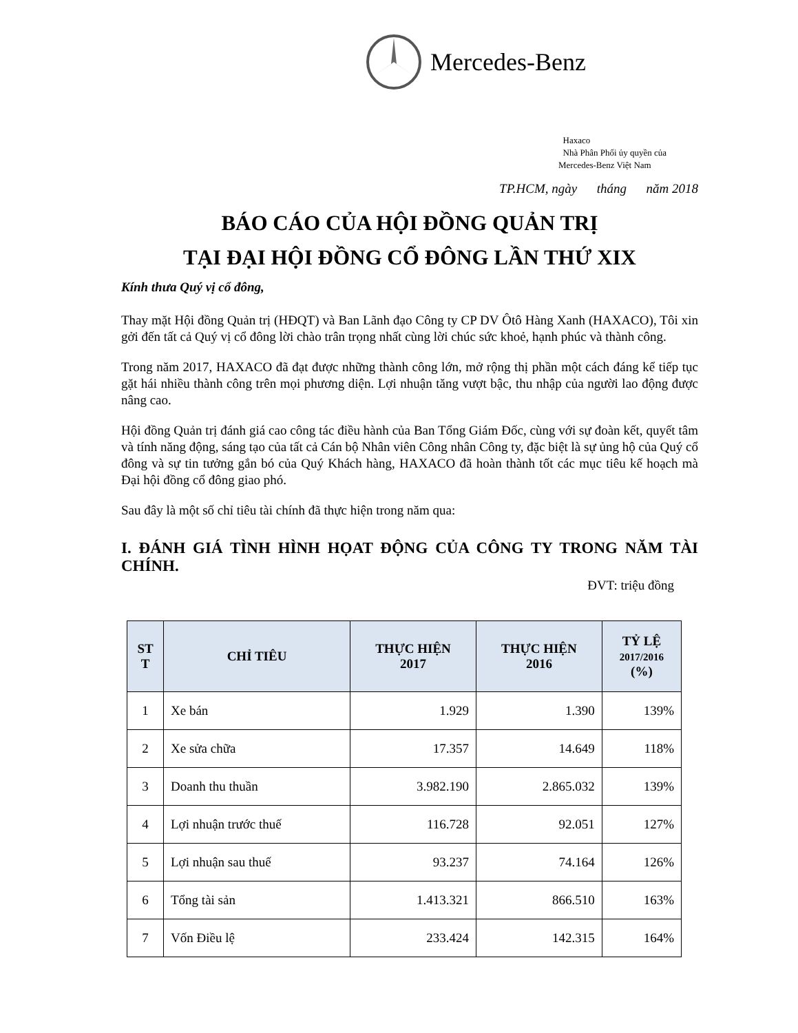Mercedes-Benz
Haxaco
Nhà Phân Phối ủy quyền của
Mercedes-Benz Việt Nam
TP.HCM, ngày tháng năm 2018
BÁO CÁO CỦA HỘI ĐỒNG QUẢN TRỊ
TẠI ĐẠI HỘI ĐỒNG CỔ ĐÔNG LẦN THỨ XIX
Kính thưa Quý vị cổ đông,
Thay mặt Hội đồng Quản trị (HĐQT) và Ban Lãnh đạo Công ty CP DV Ôtô Hàng Xanh (HAXACO), Tôi xin gởi đến tất cả Quý vị cổ đông lời chào trân trọng nhất cùng lời chúc sức khoẻ, hạnh phúc và thành công.
Trong năm 2017, HAXACO đã đạt được những thành công lớn, mở rộng thị phần một cách đáng kể tiếp tục gặt hái nhiều thành công trên mọi phương diện. Lợi nhuận tăng vượt bậc, thu nhập của người lao động được nâng cao.
Hội đồng Quản trị đánh giá cao công tác điều hành của Ban Tổng Giám Đốc, cùng với sự đoàn kết, quyết tâm và tính năng động, sáng tạo của tất cả Cán bộ Nhân viên Công nhân Công ty, đặc biệt là sự ủng hộ của Quý cổ đông và sự tin tưởng gắn bó của Quý Khách hàng, HAXACO đã hoàn thành tốt các mục tiêu kế hoạch mà Đại hội đồng cổ đông giao phó.
Sau đây là một số chỉ tiêu tài chính đã thực hiện trong năm qua:
I. ĐÁNH GIÁ TÌNH HÌNH HỌAT ĐỘNG CỦA CÔNG TY TRONG NĂM TÀI CHÍNH.
ĐVT: triệu đồng
| ST T | CHỈ TIÊU | THỰC HIỆN 2017 | THỰC HIỆN 2016 | TỶ LỆ 2017/2016 (%) |
| --- | --- | --- | --- | --- |
| 1 | Xe bán | 1.929 | 1.390 | 139% |
| 2 | Xe sửa chữa | 17.357 | 14.649 | 118% |
| 3 | Doanh thu thuần | 3.982.190 | 2.865.032 | 139% |
| 4 | Lợi nhuận trước thuế | 116.728 | 92.051 | 127% |
| 5 | Lợi nhuận sau thuế | 93.237 | 74.164 | 126% |
| 6 | Tổng tài sản | 1.413.321 | 866.510 | 163% |
| 7 | Vốn Điều lệ | 233.424 | 142.315 | 164% |